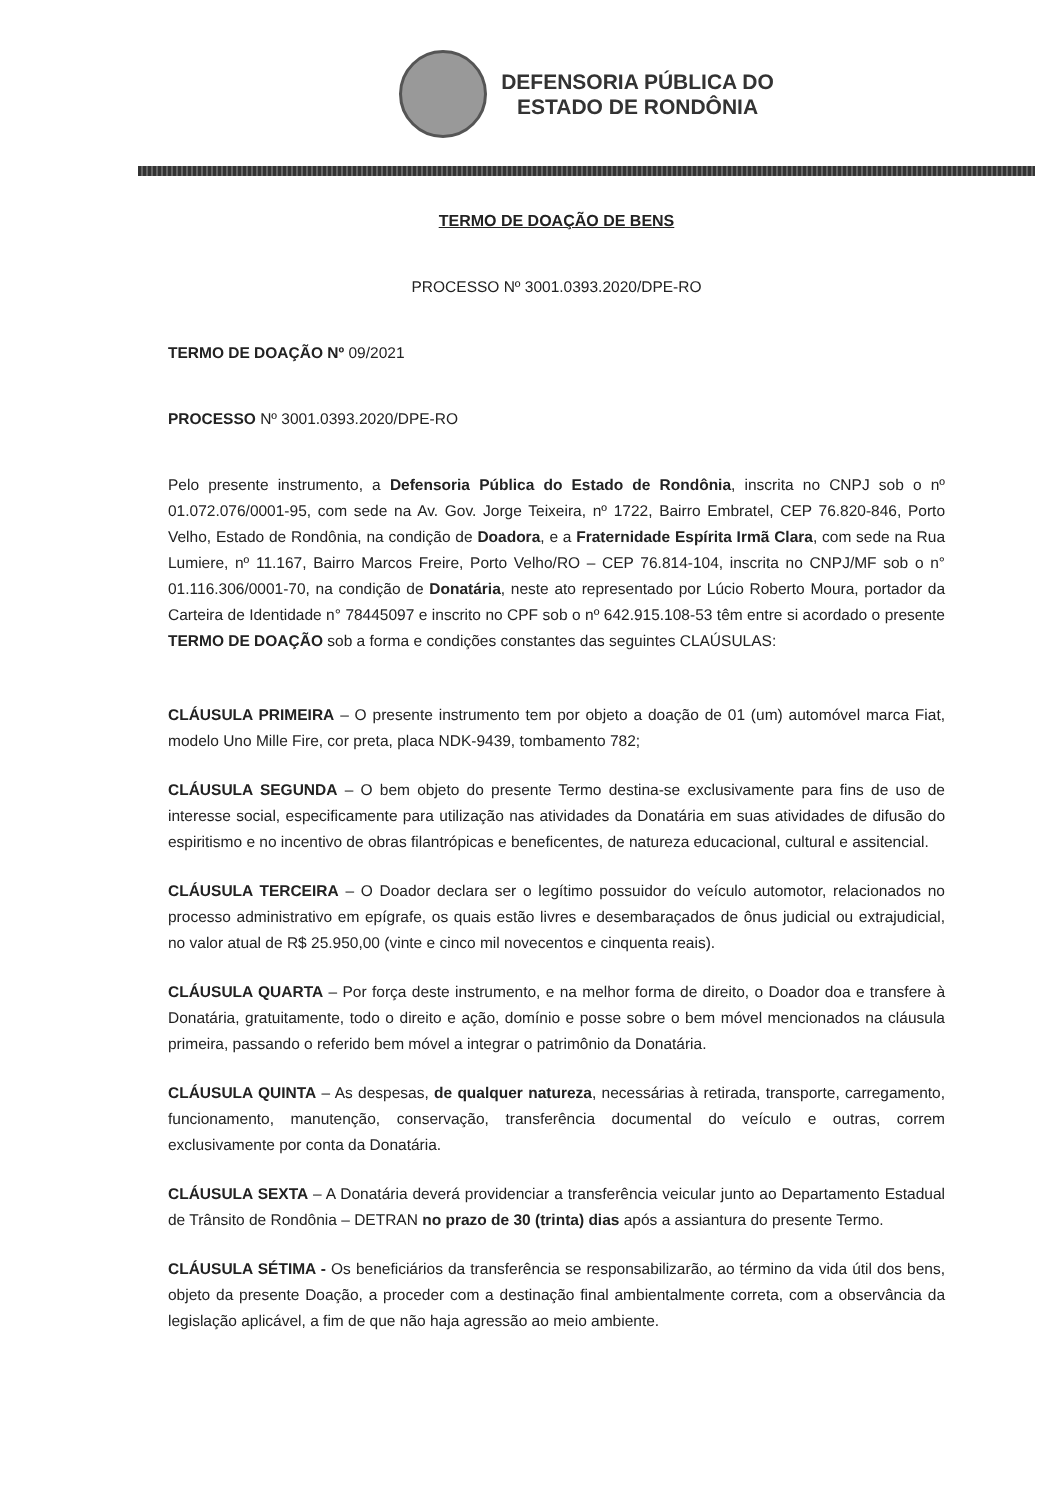DEFENSORIA PÚBLICA DO
ESTADO DE RONDÔNIA
TERMO DE DOAÇÃO DE BENS
PROCESSO Nº 3001.0393.2020/DPE-RO
TERMO DE DOAÇÃO Nº 09/2021
PROCESSO Nº 3001.0393.2020/DPE-RO
Pelo presente instrumento, a Defensoria Pública do Estado de Rondônia, inscrita no CNPJ sob o nº 01.072.076/0001-95, com sede na Av. Gov. Jorge Teixeira, nº 1722, Bairro Embratel, CEP 76.820-846, Porto Velho, Estado de Rondônia, na condição de Doadora, e a Fraternidade Espírita Irmã Clara, com sede na Rua Lumiere, nº 11.167, Bairro Marcos Freire, Porto Velho/RO – CEP 76.814-104, inscrita no CNPJ/MF sob o n° 01.116.306/0001-70, na condição de Donatária, neste ato representado por Lúcio Roberto Moura, portador da Carteira de Identidade n° 78445097 e inscrito no CPF sob o nº 642.915.108-53 têm entre si acordado o presente TERMO DE DOAÇÃO sob a forma e condições constantes das seguintes CLAÚSULAS:
CLÁUSULA PRIMEIRA – O presente instrumento tem por objeto a doação de 01 (um) automóvel marca Fiat, modelo Uno Mille Fire, cor preta, placa NDK-9439, tombamento 782;
CLÁUSULA SEGUNDA – O bem objeto do presente Termo destina-se exclusivamente para fins de uso de interesse social, especificamente para utilização nas atividades da Donatária em suas atividades de difusão do espiritismo e no incentivo de obras filantrópicas e beneficentes, de natureza educacional, cultural e assitencial.
CLÁUSULA TERCEIRA – O Doador declara ser o legítimo possuidor do veículo automotor, relacionados no processo administrativo em epígrafe, os quais estão livres e desembaraçados de ônus judicial ou extrajudicial, no valor atual de R$ 25.950,00 (vinte e cinco mil novecentos e cinquenta reais).
CLÁUSULA QUARTA – Por força deste instrumento, e na melhor forma de direito, o Doador doa e transfere à Donatária, gratuitamente, todo o direito e ação, domínio e posse sobre o bem móvel mencionados na cláusula primeira, passando o referido bem móvel a integrar o patrimônio da Donatária.
CLÁUSULA QUINTA – As despesas, de qualquer natureza, necessárias à retirada, transporte, carregamento, funcionamento, manutenção, conservação, transferência documental do veículo e outras, correm exclusivamente por conta da Donatária.
CLÁUSULA SEXTA – A Donatária deverá providenciar a transferência veicular junto ao Departamento Estadual de Trânsito de Rondônia – DETRAN no prazo de 30 (trinta) dias após a assiantura do presente Termo.
CLÁUSULA SÉTIMA - Os beneficiários da transferência se responsabilizarão, ao término da vida útil dos bens, objeto da presente Doação, a proceder com a destinação final ambientalmente correta, com a observância da legislação aplicável, a fim de que não haja agressão ao meio ambiente.